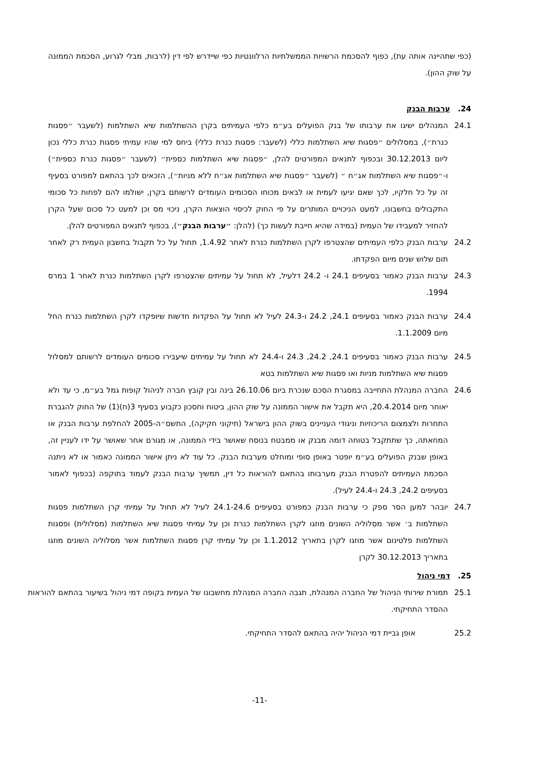(כפי שתהיינה אותה עת), כפוף להסכמת הרשויות הממשלתיות הרלוונטיות כפי שיידרש לפי דין (לרבות, מבלי לגרוע, הסכמת הממונה על שוק ההון).
24. ערבות הבנק
24.1 המנהלים ישיגו את ערבותו של בנק הפועלים בע״מ כלפי העמיתים בקרן ההשתלמות שיא השתלמות (לשעבר ״פסגות כנרת״), במסלולים ״פסגות שיא השתלמות כללי (לשעבר: פסגות כנרת כללי) ביחס למי שהיו עמיתי פסגות כנרת כללי נכון ליום 30.12.2013 ובכפוף לתנאים המפורטים להלן, ״פסגות שיא השתלמות כספית״ (לשעבר ״פסגות כנרת כספית״) ו-״פסגות שיא השתלמות אג״ח ״ (לשעבר ״פסגות שיא השתלמות אג״ח ללא מניות״), הזכאים לכך בהתאם למפורט בסעיף זה על כל חלקיו, לכך שאם יגיעו לעמית או לבאים מכוחו הסכומים העומדים לרשותם בקרן, ישולמו להם לפחות כל סכומי התקבולים בחשבונו, למעט הניכויים המותרים על פי החוק לכיסוי הוצאות הקרן, ניכוי מס וכן למעט כל סכום שעל הקרן להחזיר למעבידו של העמית (במידה שהיא חייבת לעשות כך) (להלן: ״ערבות הבנק״), בכפוף לתנאים המפורטים להלן.
24.2 ערבות הבנק כלפי העמיתים שהצטרפו לקרן השתלמות כנרת לאחר 1.4.92, תחול על כל תקבול בחשבון העמית רק לאחר תום שלוש שנים מיום הפקדתו.
24.3 ערבות הבנק כאמור בסעיפים 24.1 ו- 24.2 דלעיל, לא תחול על עמיתים שהצטרפו לקרן השתלמות כנרת לאחר 1 במרס 1994.
24.4 ערבות הבנק כאמור בסעיפים 24.1, 24.2 ו-24.3 לעיל לא תחול על הפקדות חדשות שיופקדו לקרן השתלמות כנרת החל מיום 1.1.2009.
24.5 ערבות הבנק כאמור בסעיפים 24.1, 24.2, 24.3 ו-24.4 לא תחול על עמיתים שיעבירו סכומים העומדים לרשותם למסלול פסגות שיא השתלמות מניות ואו פסגות שיא השתלמות בטא
24.6 החברה המנהלת התחייבה במסגרת הסכם שנכרת ביום 26.10.06 בינה ובין קובץ חברה לניהול קופות גמל בע״מ, כי עד ולא יאוחר מיום 20.4.2014, היא תקבל את אישור הממונה על שוק ההון, ביטוח וחסכון כקבוע בסעיף 3(ח)(1) של החוק להגברת התחרות ולצמצום הריכוזיות וניגודי העניינים בשוק ההון בישראל (תיקוני חקיקה), התשס״ה-2005 להחלפת ערבות הבנק או המחאתה, כך שתתקבל בטוחה דומה מבנק או ממבטח בנוסח שאושר בידי הממונה, או מגורם אחר שאושר על ידו לעניין זה, באופן שבנק הפועלים בע״מ יופטר באופן סופי ומוחלט מערבות הבנק. כל עוד לא ניתן אישור הממונה כאמור או לא ניתנה הסכמת העמיתים להפטרת הבנק מערבותו בהתאם להוראות כל דין, תמשיך ערבות הבנק לעמוד בתוקפה (בכפוף לאמור בסעיפים 24.2, 24.3 ו-24.4 לעיל).
24.7 יובהר למען הסר ספק כי ערבות הבנק כמפורט בסעיפים 24.1-24.6 לעיל לא תחול על עמיתי קרן השתלמות פסגות השתלמות ב׳ אשר מסלוליה השונים מוזגו לקרן השתלמות כנרת וכן על עמיתי פסגות שיא השתלמות (מסלולית) ופסגות השתלמות פלטינום אשר מוזגו לקרן בתאריך 1.1.2012 וכן על עמיתי קרן פסגות השתלמות אשר מסלוליה השונים מוזגו בתאריך 30.12.2013 לקרן
25. דמי ניהול
25.1 תמורת שירותי הניהול של החברה המנהלת, תגבה החברה המנהלת מחשבונו של העמית בקופה דמי ניהול בשיעור בהתאם להוראות ההסדר התחיקתי.
25.2 אופן גביית דמי הניהול יהיה בהתאם להסדר התחיקתי.
-11-